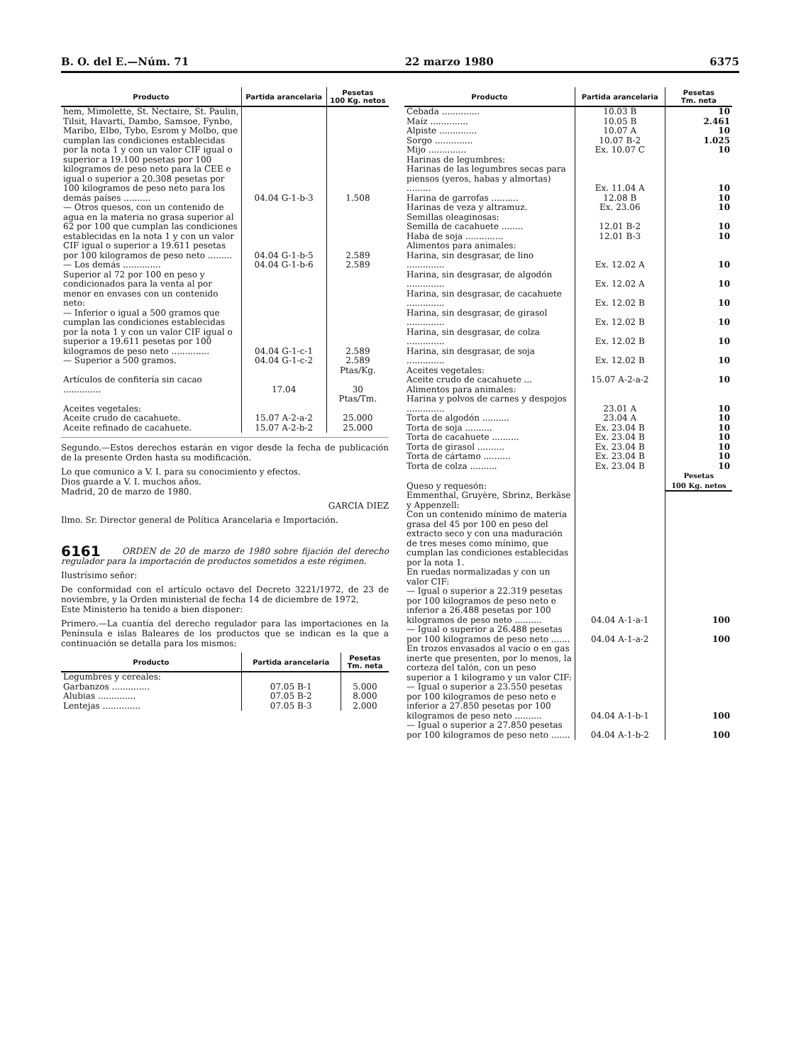B. O. del E.—Núm. 71 22 marzo 1980 6375
| Producto | Partida arancelaria | Pesetas 100 Kg. netos |
| --- | --- | --- |
| hem, Mimolette, St. Nectaire, St. Paulin, Tilsit, Havarti, Dambo, Samsoe, Fynbo, Maribo, Elbo, Tybo, Esrom y Molbo, que cumplan las condiciones establecidas por la nota 1 y con un valor CIF igual o superior a 19.100 pesetas por 100 kilogramos de peso neto para la CEE e igual o superior a 20.308 pesetas por 100 kilogramos de peso neto para los demás países .......... | 04.04 G-1-b-3 | 1.508 |
| — Otros quesos, con un contenido de agua en la materia no grasa superior al 62 por 100 que cumplan las condiciones establecidas en la nota 1 y con un valor CIF igual o superior a 19.611 pesetas por 100 kilogramos de peso neto ......... | 04.04 G-1-b-5 | 2.589 |
| — Los demás .............. | 04.04 G-1-b-6 | 2.589 |
| Superior al 72 por 100 en peso y condicionados para la venta al por menor en envases con un contenido neto: | | |
| — Inferior o igual a 500 gramos que cumplan las condiciones establecidas por la nota 1 y con un valor CIF igual o superior a 19.611 pesetas por 100 kilogramos de peso neto .............. | 04.04 G-1-c-1 | 2.589 |
| — Superior a 500 gramos. | 04.04 G-1-c-2 | 2.589 |
| | | Ptas/Kg. |
| Artículos de confitería sin cacao .............. | 17.04 | 30 |
| | | Ptas/Tm. |
| Aceites vegetales: | | |
| Aceite crudo de cacahuete. | 15.07 A-2-a-2 | 25.000 |
| Aceite refinado de cacahuete. | 15.07 A-2-b-2 | 25.000 |
Segundo.—Estos derechos estarán en vigor desde la fecha de publicación de la presente Orden hasta su modificación.
Lo que comunico a V. I. para su conocimiento y efectos.
Dios guarde a V. I. muchos años.
Madrid, 20 de marzo de 1980.
GARCIA DIEZ
Ilmo. Sr. Director general de Política Arancelaria e Importación.
6161 ORDEN de 20 de marzo de 1980 sobre fijación del derecho regulador para la importación de productos sometidos a este régimen.
Ilustrísimo señor:
De conformidad con el artículo octavo del Decreto 3221/1972, de 23 de noviembre, y la Orden ministerial de fecha 14 de diciembre de 1972,
Este Ministerio ha tenido a bien disponer:
Primero.—La cuantía del derecho regulador para las importaciones en la Península e islas Baleares de los productos que se indican es la que a continuación se detalla para los mismos:
| Producto | Partida arancelaria | Pesetas Tm. neta |
| --- | --- | --- |
| Legumbres y cereales: | | |
| Garbanzos .............. | 07.05 B-1 | 5.000 |
| Alubias .............. | 07.05 B-2 | 8.000 |
| Lentejas .............. | 07.05 B-3 | 2.000 |
| Producto | Partida arancelaria | Pesetas Tm. neta |
| --- | --- | --- |
| Cebada .............. | 10.03 B | 10 |
| Maíz .............. | 10.05 B | 2.461 |
| Alpiste .............. | 10.07 A | 10 |
| Sorgo .............. | 10.07 B-2 | 1.025 |
| Mijo .............. | Ex. 10.07 C | 10 |
| Harinas de legumbres: | | |
| Harinas de las legumbres secas para piensos (yeros, habas y almortas) ......... | Ex. 11.04 A | 10 |
| Harina de garrofas .......... | 12.08 B | 10 |
| Harinas de veza y altramuz. | Ex. 23.06 | 10 |
| Semillas oleaginosas: | | |
| Semilla de cacahuete ........ | 12.01 B-2 | 10 |
| Haba de soja .............. | 12.01 B-3 | 10 |
| Alimentos para animales: | | |
| Harina, sin desgrasar, de lino .............. | Ex. 12.02 A | 10 |
| Harina, sin desgrasar, de algodón .............. | Ex. 12.02 A | 10 |
| Harina, sin desgrasar, de cacahuete .............. | Ex. 12.02 B | 10 |
| Harina, sin desgrasar, de girasol .............. | Ex. 12.02 B | 10 |
| Harina, sin desgrasar, de colza .............. | Ex. 12.02 B | 10 |
| Harina, sin desgrasar, de soja .............. | Ex. 12.02 B | 10 |
| Aceites vegetales: | | |
| Aceite crudo de cacahuete ... | 15.07 A-2-a-2 | 10 |
| Alimentos para animales: | | |
| Harina y polvos de carnes y despojos .............. | 23.01 A | 10 |
| Torta de algodón .......... | 23.04 A | 10 |
| Torta de soja .......... | Ex. 23.04 B | 10 |
| Torta de cacahuete .......... | Ex. 23.04 B | 10 |
| Torta de girasol .......... | Ex. 23.04 B | 10 |
| Torta de cártamo .......... | Ex. 23.04 B | 10 |
| Torta de colza .......... | Ex. 23.04 B | 10 |
| Queso y requesón: | | Pesetas 100 Kg. netos |
| Emmenthal, Gruyère, Sbrinz, Berkäse y Appenzell: | | |
| Con un contenido mínimo de materia grasa del 45 por 100 en peso del extracto seco y con una maduración de tres meses como mínimo, que cumplan las condiciones establecidas por la nota 1. | | |
| En ruedas normalizadas y con un valor CIF: | | |
| — Igual o superior a 22.319 pesetas por 100 kilogramos de peso neto e inferior a 26.488 pesetas por 100 kilogramos de peso neto .......... | 04.04 A-1-a-1 | 100 |
| — Igual o superior a 26.488 pesetas por 100 kilogramos de peso neto ....... | 04.04 A-1-a-2 | 100 |
| En trozos envasados al vacío o en gas inerte que presenten, por lo menos, la corteza del talón, con un peso superior a 1 kilogramo y un valor CIF: | | |
| — Igual o superior a 23.550 pesetas por 100 kilogramos de peso neto e inferior a 27.850 pesetas por 100 kilogramos de peso neto .......... | 04.04 A-1-b-1 | 100 |
| — Igual o superior a 27.850 pesetas por 100 kilogramos de peso neto ....... | 04.04 A-1-b-2 | 100 |